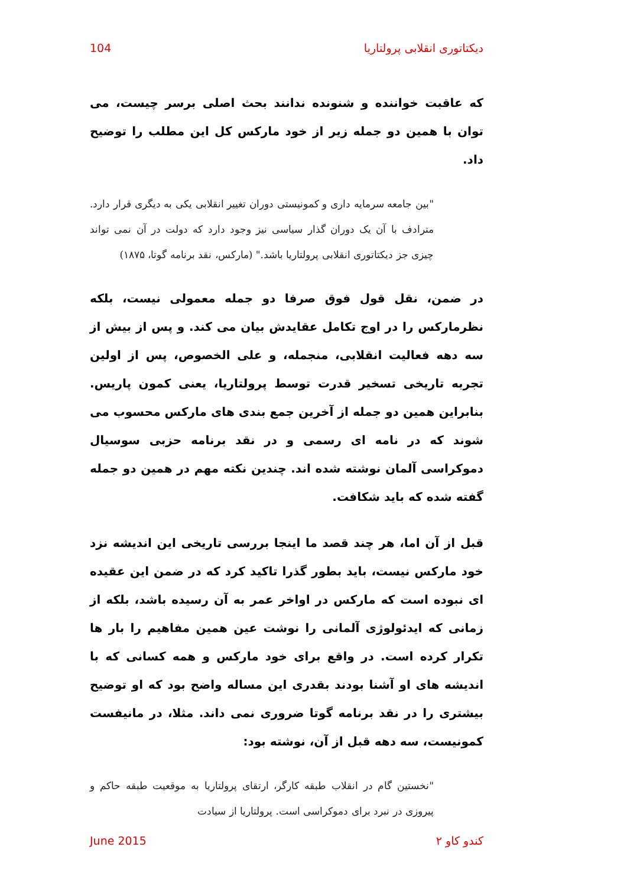دیکتاتوری انقلابی پرولتاریا 104
که عاقبت خواننده و شنونده ندانند بحث اصلی برسر چیست، می توان با همین دو جمله زیر از خود مارکس کل این مطلب را توضیح داد.
"بین جامعه سرمایه داری و کمونیستی دوران تغییر انقلابی یکی به دیگری قرار دارد. مترادف با آن یک دوران گذار سیاسی نیز وجود دارد که دولت در آن نمی تواند چیزی جز دیکتاتوری انقلابی پرولتاریا باشد." (مارکس، نقد برنامه گوتا، ۱۸۷۵)
در ضمن، نقل قول فوق صرفا دو جمله معمولی نیست، بلکه نظرمارکس را در اوج تکامل عقایدش بیان می کند. و پس از بیش از سه دهه فعالیت انقلابی، منجمله، و علی الخصوص، پس از اولین تجربه تاریخی تسخیر قدرت توسط پرولتاریا، یعنی کمون پاریس. بنابراین همین دو جمله از آخرین جمع بندی های مارکس محسوب می شوند که در نامه ای رسمی و در نقد برنامه حزبی سوسیال دموکراسی آلمان نوشته شده اند. چندین نکته مهم در همین دو جمله گفته شده که باید شکافت.
قبل از آن اما، هر چند قصد ما اینجا بررسی تاریخی این اندیشه نزد خود مارکس نیست، باید بطور گذرا تاکید کرد که در ضمن این عقیده ای نبوده است که مارکس در اواخر عمر به آن رسیده باشد، بلکه از زمانی که ایدئولوژی آلمانی را نوشت عین همین مفاهیم را بار ها تکرار کرده است. در واقع برای خود مارکس و همه کسانی که با اندیشه های او آشنا بودند بقدری این مساله واضح بود که او توضیح بیشتری را در نقد برنامه گوتا ضروری نمی داند. مثلا، در مانیفست کمونیست، سه دهه قبل از آن، نوشته بود:
"نخستین گام در انقلاب طبقه کارگر، ارتقای پرولتاریا به موقعیت طبقه حاکم و پیروزی در نبرد برای دموکراسی است. پرولتاریا از سیادت
کندو کاو ۲ June 2015